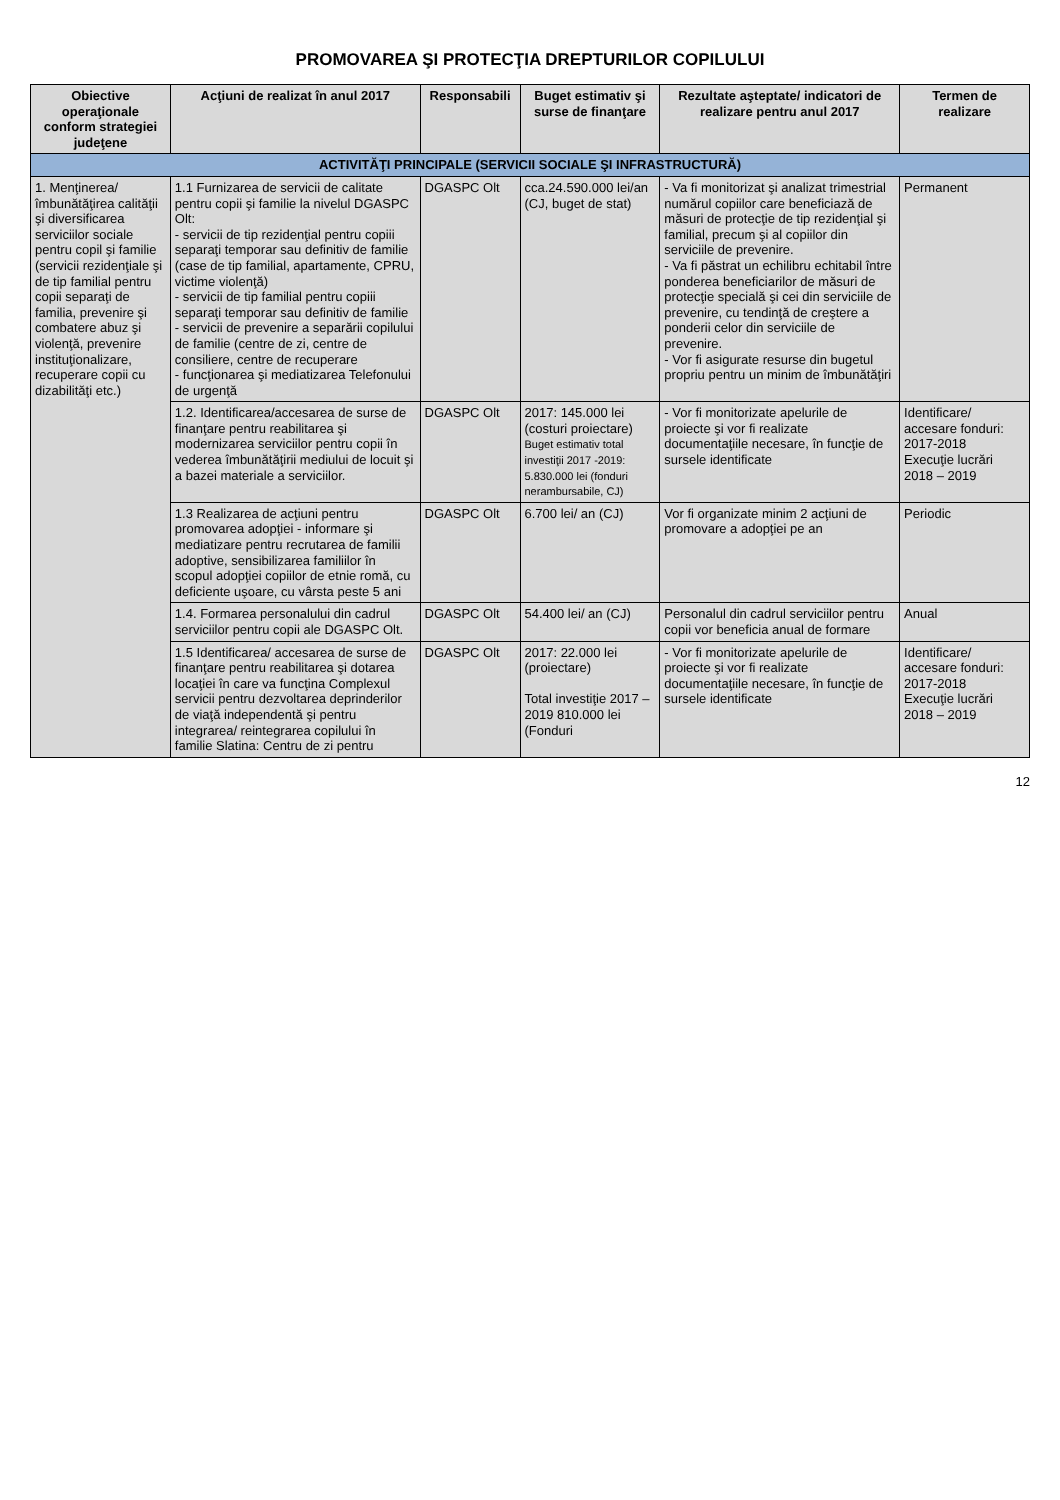PROMOVAREA ŞI PROTECŢIA DREPTURILOR COPILULUI
| Obiective operaţionale conform strategiei judeţene | Acţiuni de realizat în anul 2017 | Responsabili | Buget estimativ şi surse de finanţare | Rezultate aşteptate/ indicatori de realizare pentru anul 2017 | Termen de realizare |
| --- | --- | --- | --- | --- | --- |
| ACTIVITĂŢI PRINCIPALE (SERVICII SOCIALE ŞI INFRASTRUCTURĂ) | | | | | |
| 1. Menţinerea/ îmbunătăţirea calităţii şi diversificarea serviciilor sociale pentru copil şi familie (servicii rezidenţiale şi de tip familial pentru copii separaţi de familia, prevenire şi combatere abuz şi violenţă, prevenire instituţionalizare, recuperare copii cu dizabilităţi etc.) | 1.1 Furnizarea de servicii de calitate pentru copii şi familie la nivelul DGASPC Olt: - servicii de tip rezidenţial pentru copiii separaţi temporar sau definitiv de familie (case de tip familial, apartamente, CPRU, victime violenţă) - servicii de tip familial pentru copiii separaţi temporar sau definitiv de familie - servicii de prevenire a separării copilului de familie (centre de zi, centre de consiliere, centre de recuperare - funcţionarea şi mediatizarea Telefonului de urgenţă | DGASPC Olt | cca.24.590.000 lei/an (CJ, buget de stat) | - Va fi monitorizat şi analizat trimestrial numărul copiilor care beneficiază de măsuri de protecţie de tip rezidenţial şi familial, precum şi al copiilor din serviciile de prevenire. - Va fi păstrat un echilibru echitabil între ponderea beneficiarilor de măsuri de protecţie specială şi cei din serviciile de prevenire, cu tendinţă de creştere a ponderii celor din serviciile de prevenire. - Vor fi asigurate resurse din bugetul propriu pentru un minim de îmbunătăţiri | Permanent |
| | 1.2. Identificarea/accesarea de surse de finanţare pentru reabilitarea şi modernizarea serviciilor pentru copii în vederea îmbunătăţirii mediului de locuit şi a bazei materiale a serviciilor. | DGASPC Olt | 2017: 145.000 lei (costuri proiectare) Buget estimativ total investiţii 2017 -2019: 5.830.000 lei (fonduri nerambursabile, CJ) | - Vor fi monitorizate apelurile de proiecte şi vor fi realizate documentaţiile necesare, în funcţie de sursele identificate | Identificare/ accesare fonduri: 2017-2018 Execuţie lucrări 2018 – 2019 |
| | 1.3 Realizarea de acţiuni pentru promovarea adopţiei - informare şi mediatizare pentru recrutarea de familii adoptive, sensibilizarea familiilor în scopul adopţiei copiilor de etnie romă, cu deficiente uşoare, cu vârsta peste 5 ani | DGASPC Olt | 6.700 lei/ an (CJ) | Vor fi organizate minim 2 acţiuni de promovare a adopţiei pe an | Periodic |
| | 1.4. Formarea personalului din cadrul serviciilor pentru copii ale DGASPC Olt. | DGASPC Olt | 54.400 lei/ an (CJ) | Personalul din cadrul serviciilor pentru copii vor beneficia anual de formare | Anual |
| | 1.5 Identificarea/ accesarea de surse de finanţare pentru reabilitarea şi dotarea locaţiei în care va funcţina Complexul servicii pentru dezvoltarea deprinderilor de viaţă independentă şi pentru integrarea/ reintegrarea copilului în familie Slatina: Centru de zi pentru | DGASPC Olt | 2017: 22.000 lei (proiectare) Total investiţie 2017 – 2019 810.000 lei (Fonduri | - Vor fi monitorizate apelurile de proiecte şi vor fi realizate documentaţiile necesare, în funcţie de sursele identificate | Identificare/ accesare fonduri: 2017-2018 Execuţie lucrări 2018 – 2019 |
12